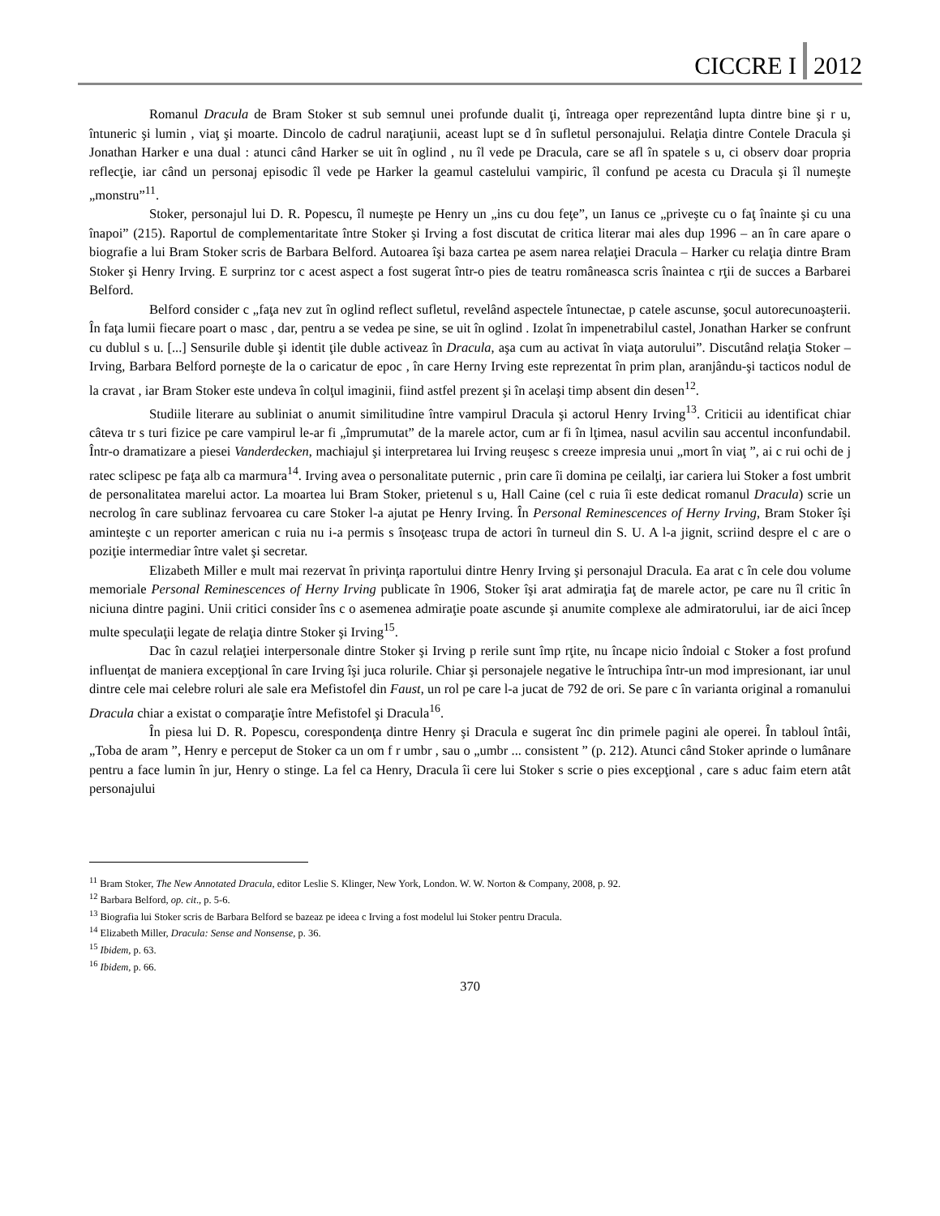CICCRE I 2012
Romanul Dracula de Bram Stoker st sub semnul unei profunde dualit ţi, întreaga oper reprezentând lupta dintre bine şi r u, întuneric şi lumin , viaţ şi moarte. Dincolo de cadrul naraţiunii, aceast lupt se d în sufletul personajului. Relaţia dintre Contele Dracula şi Jonathan Harker e una dual : atunci când Harker se uit în oglind , nu îl vede pe Dracula, care se afl în spatele s u, ci observ doar propria reflecţie, iar când un personaj episodic îl vede pe Harker la geamul castelului vampiric, îl confund pe acesta cu Dracula şi îl numeşte „monstru”<sup>11</sup>.
Stoker, personajul lui D. R. Popescu, îl numeşte pe Henry un „ins cu dou feţe”, un Ianus ce „priveşte cu o faţ înainte şi cu una înapoi” (215). Raportul de complementaritate între Stoker şi Irving a fost discutat de critica literar mai ales dup 1996 – an în care apare o biografie a lui Bram Stoker scris de Barbara Belford. Autoarea îşi baza cartea pe asem narea relaţiei Dracula – Harker cu relaţia dintre Bram Stoker şi Henry Irving. E surprinz tor c acest aspect a fost sugerat într-o pies de teatru româneasca scris înaintea c rţii de succes a Barbarei Belford.
Belford consider c „faţa nev zut în oglind reflect sufletul, revelând aspectele întunectae, p catele ascunse, şocul autorecunoaşterii. În faţa lumii fiecare poart o masc , dar, pentru a se vedea pe sine, se uit în oglind . Izolat în impenetrabilul castel, Jonathan Harker se confrunt cu dublul s u. [...] Sensurile duble şi identit ţile duble activeaz în Dracula, aşa cum au activat în viaţa autorului”. Discutând relaţia Stoker – Irving, Barbara Belford porneşte de la o caricatur de epoc , în care Herny Irving este reprezentat în prim plan, aranjându-şi tacticos nodul de la cravat , iar Bram Stoker este undeva în colţul imaginii, fiind astfel prezent şi în acelaşi timp absent din desen<sup>12</sup>.
Studiile literare au subliniat o anumit similitudine între vampirul Dracula şi actorul Henry Irving<sup>13</sup>. Criticii au identificat chiar câteva tr s turi fizice pe care vampirul le-ar fi „împrumutat” de la marele actor, cum ar fi în lţimea, nasul acvilin sau accentul inconfundabil. Într-o dramatizare a piesei Vanderdecken, machiajul şi interpretarea lui Irving reuşesc s creeze impresia unui „mort în viaţ ”, ai c rui ochi de j ratec sclipesc pe faţa alb ca marmura<sup>14</sup>. Irving avea o personalitate puternic , prin care îi domina pe ceilalţi, iar cariera lui Stoker a fost umbrit de personalitatea marelui actor. La moartea lui Bram Stoker, prietenul s u, Hall Caine (cel c ruia îi este dedicat romanul Dracula) scrie un necrolog în care sublinaz fervoarea cu care Stoker l-a ajutat pe Henry Irving. În Personal Reminescences of Herny Irving, Bram Stoker îşi aminteşte c un reporter american c ruia nu i-a permis s însoţeasc trupa de actori în turneul din S. U. A l-a jignit, scriind despre el c are o poziţie intermediar între valet şi secretar.
Elizabeth Miller e mult mai rezervat în privinţa raportului dintre Henry Irving şi personajul Dracula. Ea arat c în cele dou volume memoriale Personal Reminescences of Herny Irving publicate în 1906, Stoker îşi arat admiraţia faţ de marele actor, pe care nu îl critic în niciuna dintre pagini. Unii critici consider îns c o asemenea admiraţie poate ascunde şi anumite complexe ale admiratorului, iar de aici încep multe speculaţii legate de relaţia dintre Stoker şi Irving<sup>15</sup>.
Dac în cazul relaţiei interpersonale dintre Stoker şi Irving p rerile sunt împ rţite, nu încape nicio îndoial c Stoker a fost profund influenţat de maniera excepţional în care Irving îşi juca rolurile. Chiar şi personajele negative le întruchipa într-un mod impresionant, iar unul dintre cele mai celebre roluri ale sale era Mefistofel din Faust, un rol pe care l-a jucat de 792 de ori. Se pare c în varianta original a romanului Dracula chiar a existat o comparaţie între Mefistofel şi Dracula<sup>16</sup>.
În piesa lui D. R. Popescu, corespondenţa dintre Henry şi Dracula e sugerat înc din primele pagini ale operei. În tabloul întâi, „Toba de aram ”, Henry e perceput de Stoker ca un om f r umbr , sau o „umbr ... consistent ” (p. 212). Atunci când Stoker aprinde o lumânare pentru a face lumin în jur, Henry o stinge. La fel ca Henry, Dracula îi cere lui Stoker s scrie o pies excepţional , care s aduc faim etern atât personajului
<sup>11</sup> Bram Stoker, The New Annotated Dracula, editor Leslie S. Klinger, New York, London. W. W. Norton & Company, 2008, p. 92.
<sup>12</sup> Barbara Belford, op. cit., p. 5-6.
<sup>13</sup> Biografia lui Stoker scris de Barbara Belford se bazeaz pe ideea c Irving a fost modelul lui Stoker pentru Dracula.
<sup>14</sup> Elizabeth Miller, Dracula: Sense and Nonsense, p. 36.
<sup>15</sup> Ibidem, p. 63.
<sup>16</sup> Ibidem, p. 66.
370